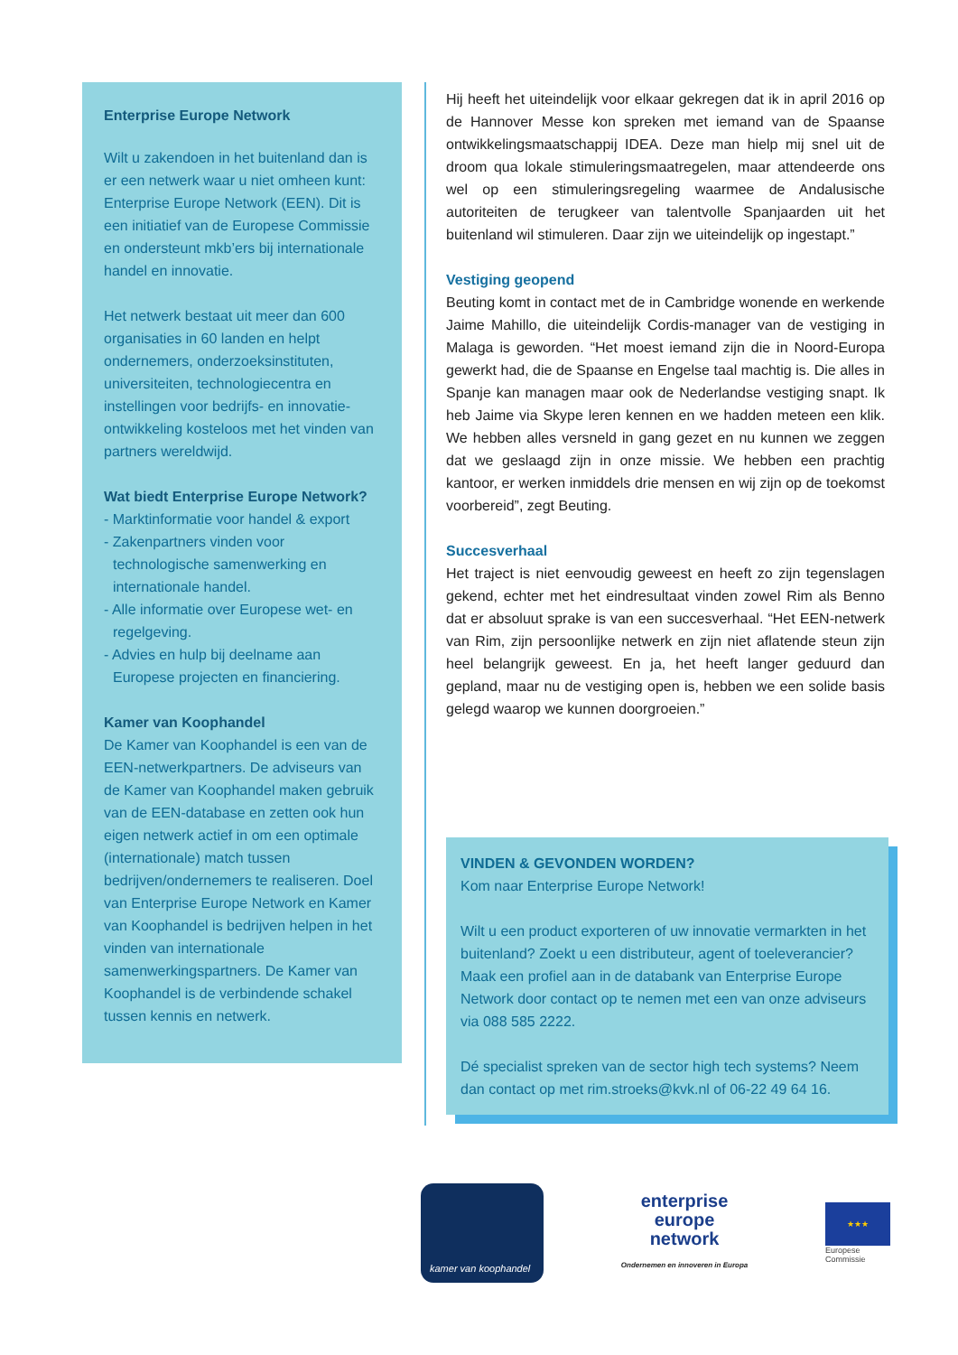Enterprise Europe Network
Wilt u zakendoen in het buitenland dan is er een netwerk waar u niet omheen kunt: Enterprise Europe Network (EEN). Dit is een initiatief van de Europese Commissie en ondersteunt mkb’ers bij internationale handel en innovatie.
Het netwerk bestaat uit meer dan 600 organisaties in 60 landen en helpt ondernemers, onderzoeksinstituten, universiteiten, technologiecentra en instellingen voor bedrijfs- en innovatie-ontwikkeling kosteloos met het vinden van partners wereldwijd.
Wat biedt Enterprise Europe Network?
- Marktinformatie voor handel & export
- Zakenpartners vinden voor technologische samenwerking en internationale handel.
- Alle informatie over Europese wet- en regelgeving.
- Advies en hulp bij deelname aan Europese projecten en financiering.
Kamer van Koophandel
De Kamer van Koophandel is een van de EEN-netwerkpartners. De adviseurs van de Kamer van Koophandel maken gebruik van de EEN-database en zetten ook hun eigen netwerk actief in om een optimale (internationale) match tussen bedrijven/ondernemers te realiseren. Doel van Enterprise Europe Network en Kamer van Koophandel is bedrijven helpen in het vinden van internationale samenwerkingspartners. De Kamer van Koophandel is de verbindende schakel tussen kennis en netwerk.
Hij heeft het uiteindelijk voor elkaar gekregen dat ik in april 2016 op de Hannover Messe kon spreken met iemand van de Spaanse ontwikkelingsmaatschappij IDEA. Deze man hielp mij snel uit de droom qua lokale stimuleringsmaatregelen, maar attendeerde ons wel op een stimuleringsregeling waarmee de Andalusische autoriteiten de terugkeer van talentvolle Spanjaarden uit het buitenland wil stimuleren. Daar zijn we uiteindelijk op ingestapt.”
Vestiging geopend
Beuting komt in contact met de in Cambridge wonende en werkende Jaime Mahillo, die uiteindelijk Cordis-manager van de vestiging in Malaga is geworden. “Het moest iemand zijn die in Noord-Europa gewerkt had, die de Spaanse en Engelse taal machtig is. Die alles in Spanje kan managen maar ook de Nederlandse vestiging snapt. Ik heb Jaime via Skype leren kennen en we hadden meteen een klik. We hebben alles versneld in gang gezet en nu kunnen we zeggen dat we geslaagd zijn in onze missie. We hebben een prachtig kantoor, er werken inmiddels drie mensen en wij zijn op de toekomst voorbereid”, zegt Beuting.
Succesverhaal
Het traject is niet eenvoudig geweest en heeft zo zijn tegenslagen gekend, echter met het eindresultaat vinden zowel Rim als Benno dat er absoluut sprake is van een succesverhaal. “Het EEN-netwerk van Rim, zijn persoonlijke netwerk en zijn niet aflatende steun zijn heel belangrijk geweest. En ja, het heeft langer geduurd dan gepland, maar nu de vestiging open is, hebben we een solide basis gelegd waarop we kunnen doorgroeien.”
VINDEN & GEVONDEN WORDEN?
Kom naar Enterprise Europe Network!
Wilt u een product exporteren of uw innovatie vermarkten in het buitenland? Zoekt u een distributeur, agent of toeleverancier? Maak een profiel aan in de databank van Enterprise Europe Network door contact op te nemen met een van onze adviseurs via 088 585 2222.
Dé specialist spreken van de sector high tech systems? Neem dan contact op met rim.stroeks@kvk.nl of 06-22 49 64 16.
kamer van koophandel
enterprise
europe
network
Ondernemen en innoveren in Europa
★★★
Europese
Commissie